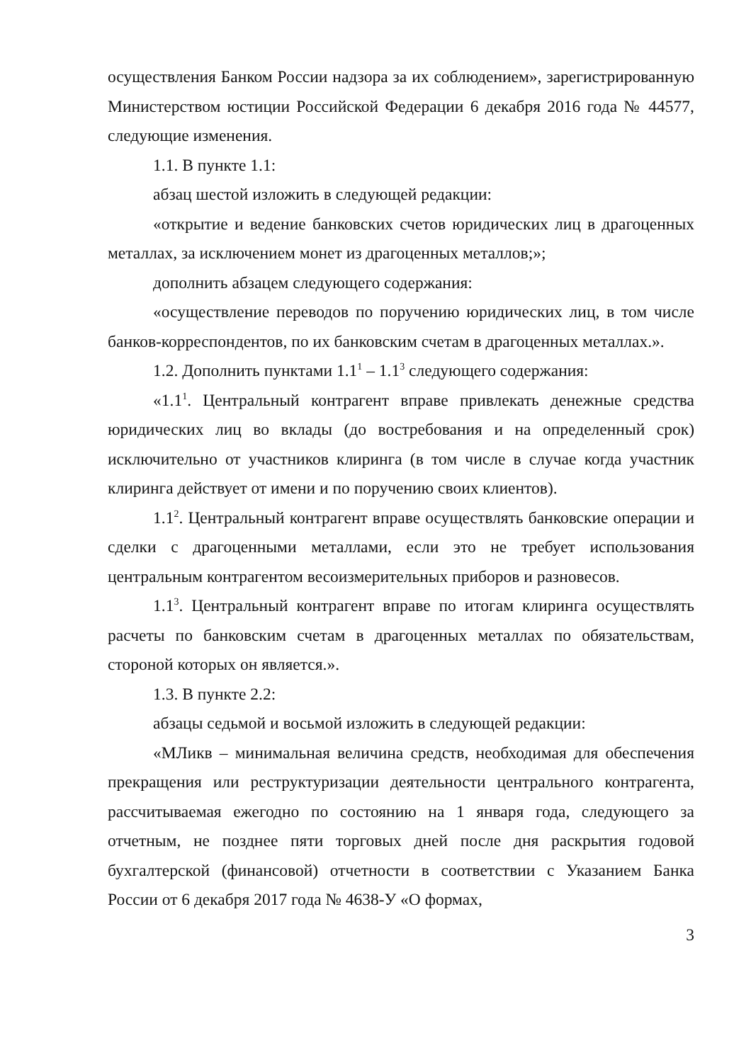осуществления Банком России надзора за их соблюдением», зарегистрированную Министерством юстиции Российской Федерации 6 декабря 2016 года № 44577, следующие изменения.
1.1. В пункте 1.1:
абзац шестой изложить в следующей редакции:
«открытие и ведение банковских счетов юридических лиц в драгоценных металлах, за исключением монет из драгоценных металлов;»;
дополнить абзацем следующего содержания:
«осуществление переводов по поручению юридических лиц, в том числе банков-корреспондентов, по их банковским счетам в драгоценных металлах.».
1.2. Дополнить пунктами 1.1<sup>1</sup> – 1.1<sup>3</sup> следующего содержания:
«1.1<sup>1</sup>. Центральный контрагент вправе привлекать денежные средства юридических лиц во вклады (до востребования и на определенный срок) исключительно от участников клиринга (в том числе в случае когда участник клиринга действует от имени и по поручению своих клиентов).
1.1<sup>2</sup>. Центральный контрагент вправе осуществлять банковские операции и сделки с драгоценными металлами, если это не требует использования центральным контрагентом весоизмерительных приборов и разновесов.
1.1<sup>3</sup>. Центральный контрагент вправе по итогам клиринга осуществлять расчеты по банковским счетам в драгоценных металлах по обязательствам, стороной которых он является.».
1.3. В пункте 2.2:
абзацы седьмой и восьмой изложить в следующей редакции:
«МЛикв – минимальная величина средств, необходимая для обеспечения прекращения или реструктуризации деятельности центрального контрагента, рассчитываемая ежегодно по состоянию на 1 января года, следующего за отчетным, не позднее пяти торговых дней после дня раскрытия годовой бухгалтерской (финансовой) отчетности в соответствии с Указанием Банка России от 6 декабря 2017 года № 4638-У «О формах,
3